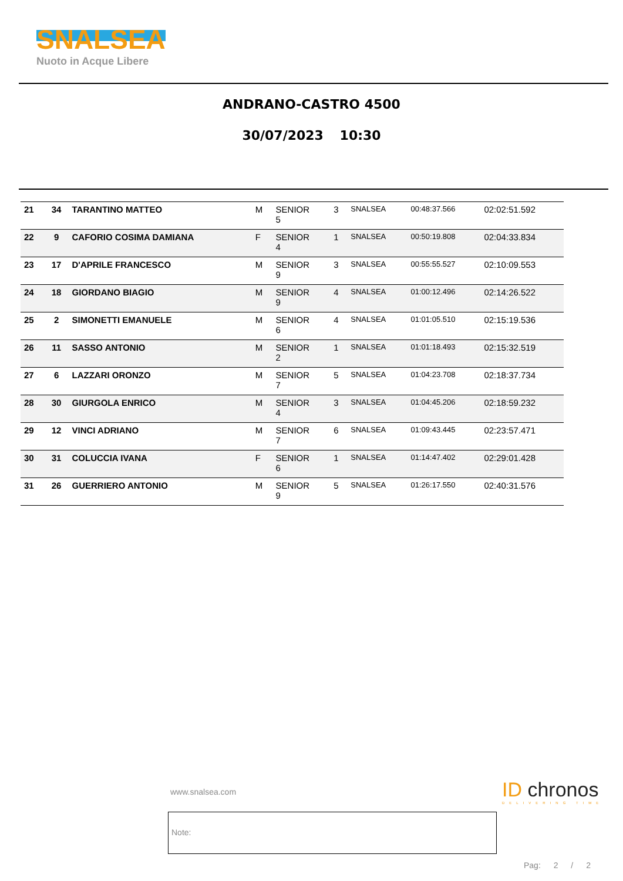SNALSEA
Nuoto in Acque Libere
ANDRANO-CASTRO 4500
30/07/2023 10:30
| 21 | 34 | TARANTINO MATTEO | M | SENIOR 5 | 3 | SNALSEA | 00:48:37.566 | 02:02:51.592 |
| 22 | 9 | CAFORIO COSIMA DAMIANA | F | SENIOR 4 | 1 | SNALSEA | 00:50:19.808 | 02:04:33.834 |
| 23 | 17 | D'APRILE FRANCESCO | M | SENIOR 9 | 3 | SNALSEA | 00:55:55.527 | 02:10:09.553 |
| 24 | 18 | GIORDANO BIAGIO | M | SENIOR 9 | 4 | SNALSEA | 01:00:12.496 | 02:14:26.522 |
| 25 | 2 | SIMONETTI EMANUELE | M | SENIOR 6 | 4 | SNALSEA | 01:01:05.510 | 02:15:19.536 |
| 26 | 11 | SASSO ANTONIO | M | SENIOR 2 | 1 | SNALSEA | 01:01:18.493 | 02:15:32.519 |
| 27 | 6 | LAZZARI ORONZO | M | SENIOR 7 | 5 | SNALSEA | 01:04:23.708 | 02:18:37.734 |
| 28 | 30 | GIURGOLA ENRICO | M | SENIOR 4 | 3 | SNALSEA | 01:04:45.206 | 02:18:59.232 |
| 29 | 12 | VINCI ADRIANO | M | SENIOR 7 | 6 | SNALSEA | 01:09:43.445 | 02:23:57.471 |
| 30 | 31 | COLUCCIA IVANA | F | SENIOR 6 | 1 | SNALSEA | 01:14:47.402 | 02:29:01.428 |
| 31 | 26 | GUERRIERO ANTONIO | M | SENIOR 9 | 5 | SNALSEA | 01:26:17.550 | 02:40:31.576 |
www.snalsea.com
ID chronos
DELIVERING TIME
Note:
Pag: 2 / 2